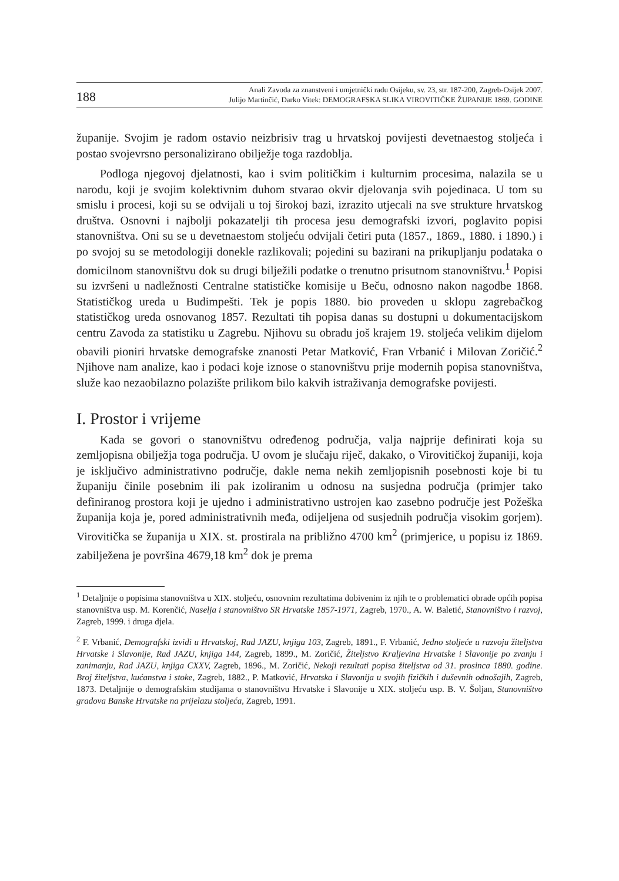188
Anali Zavoda za znanstveni i umjetnički radu Osijeku, sv. 23, str. 187-200, Zagreb-Osijek 2007.
Julijo Martinčić, Darko Vitek: DEMOGRAFSKA SLIKA VIROVITIČKE ŽUPANIJE 1869. GODINE
županije. Svojim je radom ostavio neizbrisiv trag u hrvatskoj povijesti devetnaestog stoljeća i postao svojevrsno personalizirano obilježje toga razdoblja.
Podloga njegovoj djelatnosti, kao i svim političkim i kulturnim procesima, nalazila se u narodu, koji je svojim kolektivnim duhom stvarao okvir djelovanja svih pojedinaca. U tom su smislu i procesi, koji su se odvijali u toj širokoj bazi, izrazito utjecali na sve strukture hrvatskog društva. Osnovni i najbolji pokazatelji tih procesa jesu demografski izvori, poglavito popisi stanovništva. Oni su se u devetnaestom stoljeću odvijali četiri puta (1857., 1869., 1880. i 1890.) i po svojoj su se metodologiji donekle razlikovali; pojedini su bazirani na prikupljanju podataka o domicilnom stanovništvu dok su drugi bilježili podatke o trenutno prisutnom stanovništvu.<sup>1</sup> Popisi su izvršeni u nadležnosti Centralne statističke komisije u Beču, odnosno nakon nagodbe 1868. Statističkog ureda u Budimpešti. Tek je popis 1880. bio proveden u sklopu zagrebačkog statističkog ureda osnovanog 1857. Rezultati tih popisa danas su dostupni u dokumentacijskom centru Zavoda za statistiku u Zagrebu. Njihovu su obradu još krajem 19. stoljeća velikim dijelom obavili pioniri hrvatske demografske znanosti Petar Matković, Fran Vrbanić i Milovan Zoričić.<sup>2</sup> Njihove nam analize, kao i podaci koje iznose o stanovništvu prije modernih popisa stanovništva, služe kao nezaobilazno polazište prilikom bilo kakvih istraživanja demografske povijesti.
I. Prostor i vrijeme
Kada se govori o stanovništvu određenog područja, valja najprije definirati koja su zemljopisna obilježja toga područja. U ovom je slučaju riječ, dakako, o Virovitičkoj županiji, koja je isključivo administrativno područje, dakle nema nekih zemljopisnih posebnosti koje bi tu županiju činile posebnim ili pak izoliranim u odnosu na susjedna područja (primjer tako definiranog prostora koji je ujedno i administrativno ustrojen kao zasebno područje jest Požeška županija koja je, pored administrativnih međa, odijeljena od susjednih područja visokim gorjem). Virovitička se županija u XIX. st. prostirala na približno 4700 km<sup>2</sup> (primjerice, u popisu iz 1869. zabilježena je površina 4679,18 km<sup>2</sup> dok je prema
<sup>1</sup> Detaljnije o popisima stanovništva u XIX. stoljeću, osnovnim rezultatima dobivenim iz njih te o problematici obrade općih popisa stanovništva usp. M. Korenčić, Naselja i stanovništvo SR Hrvatske 1857-1971, Zagreb, 1970., A. W. Baletić, Stanovništvo i razvoj, Zagreb, 1999. i druga djela.
<sup>2</sup> F. Vrbanić, Demografski izvidi u Hrvatskoj, Rad JAZU, knjiga 103, Zagreb, 1891., F. Vrbanić, Jedno stoljeće u razvoju žiteljstva Hrvatske i Slavonije, Rad JAZU, knjiga 144, Zagreb, 1899., M. Zoričić, Žiteljstvo Kraljevina Hrvatske i Slavonije po zvanju i zanimanju, Rad JAZU, knjiga CXXV, Zagreb, 1896., M. Zoričić, Nekoji rezultati popisa žiteljstva od 31. prosinca 1880. godine. Broj žiteljstva, kućanstva i stoke, Zagreb, 1882., P. Matković, Hrvatska i Slavonija u svojih fizičkih i duševnih odnošajih, Zagreb, 1873. Detaljnije o demografskim studijama o stanovništvu Hrvatske i Slavonije u XIX. stoljeću usp. B. V. Šoljan, Stanovništvo gradova Banske Hrvatske na prijelazu stoljeća, Zagreb, 1991.